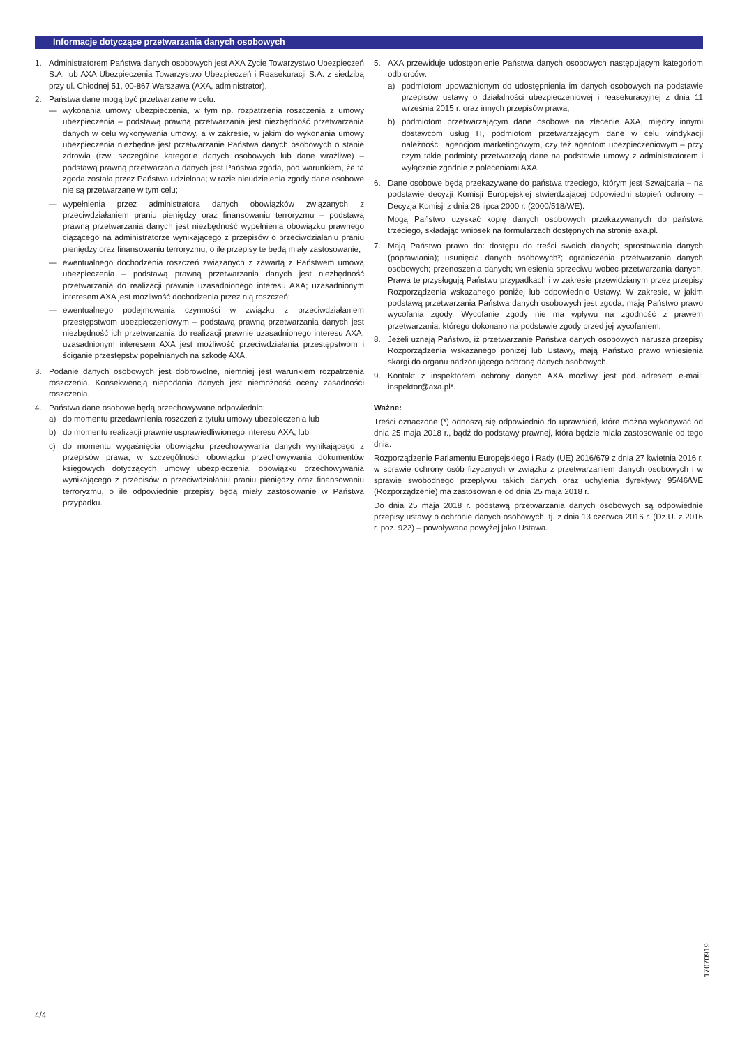Informacje dotyczące przetwarzania danych osobowych
1. Administratorem Państwa danych osobowych jest AXA Życie Towarzystwo Ubezpieczeń S.A. lub AXA Ubezpieczenia Towarzystwo Ubezpieczeń i Reasekuracji S.A. z siedzibą przy ul. Chłodnej 51, 00-867 Warszawa (AXA, administrator).
2. Państwa dane mogą być przetwarzane w celu:
— wykonania umowy ubezpieczenia, w tym np. rozpatrzenia roszczenia z umowy ubezpieczenia – podstawą prawną przetwarzania jest niezbędność przetwarzania danych w celu wykonywania umowy, a w zakresie, w jakim do wykonania umowy ubezpieczenia niezbędne jest przetwarzanie Państwa danych osobowych o stanie zdrowia (tzw. szczególne kategorie danych osobowych lub dane wrażliwe) – podstawą prawną przetwarzania danych jest Państwa zgoda, pod warunkiem, że ta zgoda została przez Państwa udzielona; w razie nieudzielenia zgody dane osobowe nie są przetwarzane w tym celu;
— wypełnienia przez administratora danych obowiązków związanych z przeciwdziałaniem praniu pieniędzy oraz finansowaniu terroryzmu – podstawą prawną przetwarzania danych jest niezbędność wypełnienia obowiązku prawnego ciążącego na administratorze wynikającego z przepisów o przeciwdziałaniu praniu pieniędzy oraz finansowaniu terroryzmu, o ile przepisy te będą miały zastosowanie;
— ewentualnego dochodzenia roszczeń związanych z zawartą z Państwem umową ubezpieczenia – podstawą prawną przetwarzania danych jest niezbędność przetwarzania do realizacji prawnie uzasadnionego interesu AXA; uzasadnionym interesem AXA jest możliwość dochodzenia przez nią roszczeń;
— ewentualnego podejmowania czynności w związku z przeciwdziałaniem przestępstwom ubezpieczeniowym – podstawą prawną przetwarzania danych jest niezbędność ich przetwarzania do realizacji prawnie uzasadnionego interesu AXA; uzasadnionym interesem AXA jest możliwość przeciwdziałania przestępstwom i ściganie przestępstw popełnianych na szkodę AXA.
3. Podanie danych osobowych jest dobrowolne, niemniej jest warunkiem rozpatrzenia roszczenia. Konsekwencją niepodania danych jest niemożność oceny zasadności roszczenia.
4. Państwa dane osobowe będą przechowywane odpowiednio:
a) do momentu przedawnienia roszczeń z tytułu umowy ubezpieczenia lub
b) do momentu realizacji prawnie usprawiedliwionego interesu AXA, lub
c) do momentu wygaśnięcia obowiązku przechowywania danych wynikającego z przepisów prawa, w szczególności obowiązku przechowywania dokumentów księgowych dotyczących umowy ubezpieczenia, obowiązku przechowywania wynikającego z przepisów o przeciwdziałaniu praniu pieniędzy oraz finansowaniu terroryzmu, o ile odpowiednie przepisy będą miały zastosowanie w Państwa przypadku.
5. AXA przewiduje udostępnienie Państwa danych osobowych następującym kategoriom odbiorców:
a) podmiotom upoważnionym do udostępnienia im danych osobowych na podstawie przepisów ustawy o działalności ubezpieczeniowej i reasekuracyjnej z dnia 11 września 2015 r. oraz innych przepisów prawa;
b) podmiotom przetwarzającym dane osobowe na zlecenie AXA, między innymi dostawcom usług IT, podmiotom przetwarzającym dane w celu windykacji należności, agencjom marketingowym, czy też agentom ubezpieczeniowym – przy czym takie podmioty przetwarzają dane na podstawie umowy z administratorem i wyłącznie zgodnie z poleceniami AXA.
6. Dane osobowe będą przekazywane do państwa trzeciego, którym jest Szwajcaria – na podstawie decyzji Komisji Europejskiej stwierdzającej odpowiedni stopień ochrony – Decyzja Komisji z dnia 26 lipca 2000 r. (2000/518/WE).
Mogą Państwo uzyskać kopię danych osobowych przekazywanych do państwa trzeciego, składając wniosek na formularzach dostępnych na stronie axa.pl.
7. Mają Państwo prawo do: dostępu do treści swoich danych; sprostowania danych (poprawiania); usunięcia danych osobowych*; ograniczenia przetwarzania danych osobowych; przenoszenia danych; wniesienia sprzeciwu wobec przetwarzania danych. Prawa te przysługują Państwu przypadkach i w zakresie przewidzianym przez przepisy Rozporządzenia wskazanego poniżej lub odpowiednio Ustawy. W zakresie, w jakim podstawą przetwarzania Państwa danych osobowych jest zgoda, mają Państwo prawo wycofania zgody. Wycofanie zgody nie ma wpływu na zgodność z prawem przetwarzania, którego dokonano na podstawie zgody przed jej wycofaniem.
8. Jeżeli uznają Państwo, iż przetwarzanie Państwa danych osobowych narusza przepisy Rozporządzenia wskazanego poniżej lub Ustawy, mają Państwo prawo wniesienia skargi do organu nadzorującego ochronę danych osobowych.
9. Kontakt z inspektorem ochrony danych AXA możliwy jest pod adresem e-mail: inspektor@axa.pl*.
Ważne:
Treści oznaczone (*) odnoszą się odpowiednio do uprawnień, które można wykonywać od dnia 25 maja 2018 r., bądź do podstawy prawnej, która będzie miała zastosowanie od tego dnia.
Rozporządzenie Parlamentu Europejskiego i Rady (UE) 2016/679 z dnia 27 kwietnia 2016 r. w sprawie ochrony osób fizycznych w związku z przetwarzaniem danych osobowych i w sprawie swobodnego przepływu takich danych oraz uchylenia dyrektywy 95/46/WE (Rozporządzenie) ma zastosowanie od dnia 25 maja 2018 r.
Do dnia 25 maja 2018 r. podstawą przetwarzania danych osobowych są odpowiednie przepisy ustawy o ochronie danych osobowych, tj. z dnia 13 czerwca 2016 r. (Dz.U. z 2016 r. poz. 922) – powoływana powyżej jako Ustawa.
4/4
17070919